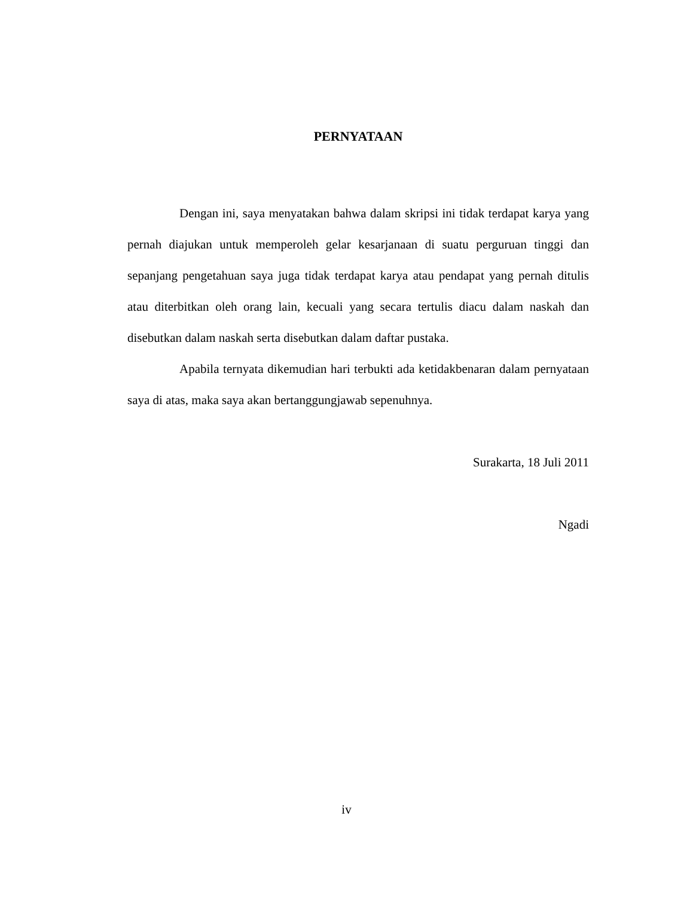PERNYATAAN
Dengan ini, saya menyatakan bahwa dalam skripsi ini tidak terdapat karya yang pernah diajukan untuk memperoleh gelar kesarjanaan di suatu perguruan tinggi dan sepanjang pengetahuan saya juga tidak terdapat karya atau pendapat yang pernah ditulis atau diterbitkan oleh orang lain, kecuali yang secara tertulis diacu dalam naskah dan disebutkan dalam naskah serta disebutkan dalam daftar pustaka.
Apabila ternyata dikemudian hari terbukti ada ketidakbenaran dalam pernyataan saya di atas, maka saya akan bertanggungjawab sepenuhnya.
Surakarta, 18 Juli 2011
Ngadi
iv